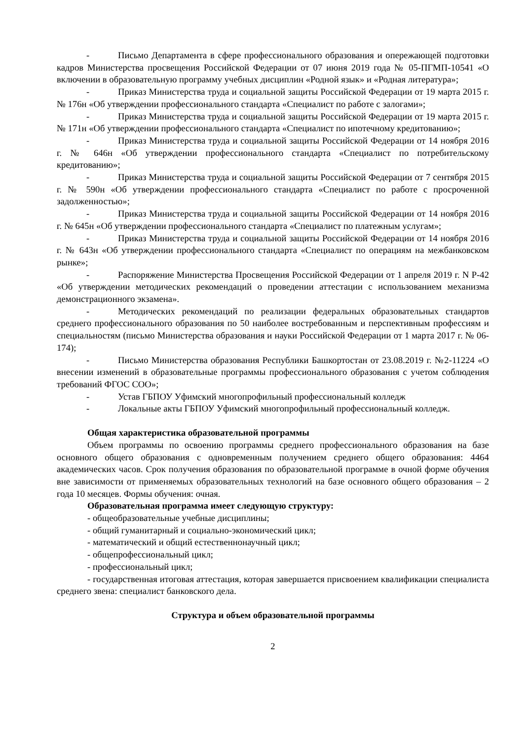- Письмо Департамента в сфере профессионального образования и опережающей подготовки кадров Министерства просвещения Российской Федерации от 07 июня 2019 года № 05-ПГМП-10541 «О включении в образовательную программу учебных дисциплин «Родной язык» и «Родная литература»;
- Приказ Министерства труда и социальной защиты Российской Федерации от 19 марта 2015 г. № 176н «Об утверждении профессионального стандарта «Специалист по работе с залогами»;
- Приказ Министерства труда и социальной защиты Российской Федерации от 19 марта 2015 г. № 171н «Об утверждении профессионального стандарта «Специалист по ипотечному кредитованию»;
- Приказ Министерства труда и социальной защиты Российской Федерации от 14 ноября 2016 г. № 646н «Об утверждении профессионального стандарта «Специалист по потребительскому кредитованию»;
- Приказ Министерства труда и социальной защиты Российской Федерации от 7 сентября 2015 г. № 590н «Об утверждении профессионального стандарта «Специалист по работе с просроченной задолженностью»;
- Приказ Министерства труда и социальной защиты Российской Федерации от 14 ноября 2016 г. № 645н «Об утверждении профессионального стандарта «Специалист по платежным услугам»;
- Приказ Министерства труда и социальной защиты Российской Федерации от 14 ноября 2016 г. № 643н «Об утверждении профессионального стандарта «Специалист по операциям на межбанковском рынке»;
- Распоряжение Министерства Просвещения Российской Федерации от 1 апреля 2019 г. N Р-42 «Об утверждении методических рекомендаций о проведении аттестации с использованием механизма демонстрационного экзамена».
- Методических рекомендаций по реализации федеральных образовательных стандартов среднего профессионального образования по 50 наиболее востребованным и перспективным профессиям и специальностям (письмо Министерства образования и науки Российской Федерации от 1 марта 2017 г. № 06-174);
- Письмо Министерства образования Республики Башкортостан от 23.08.2019 г. №2-11224 «О внесении изменений в образовательные программы профессионального образования с учетом соблюдения требований ФГОС СОО»;
- Устав ГБПОУ Уфимский многопрофильный профессиональный колледж
- Локальные акты ГБПОУ Уфимский многопрофильный профессиональный колледж.
Общая характеристика образовательной программы
Объем программы по освоению программы среднего профессионального образования на базе основного общего образования с одновременным получением среднего общего образования: 4464 академических часов. Срок получения образования по образовательной программе в очной форме обучения вне зависимости от применяемых образовательных технологий на базе основного общего образования – 2 года 10 месяцев. Формы обучения: очная.
Образовательная программа имеет следующую структуру:
- общеобразовательные учебные дисциплины;
- общий гуманитарный и социально-экономический цикл;
- математический и общий естественнонаучный цикл;
- общепрофессиональный цикл;
- профессиональный цикл;
- государственная итоговая аттестация, которая завершается присвоением квалификации специалиста среднего звена: специалист банковского дела.
Структура и объем образовательной программы
2